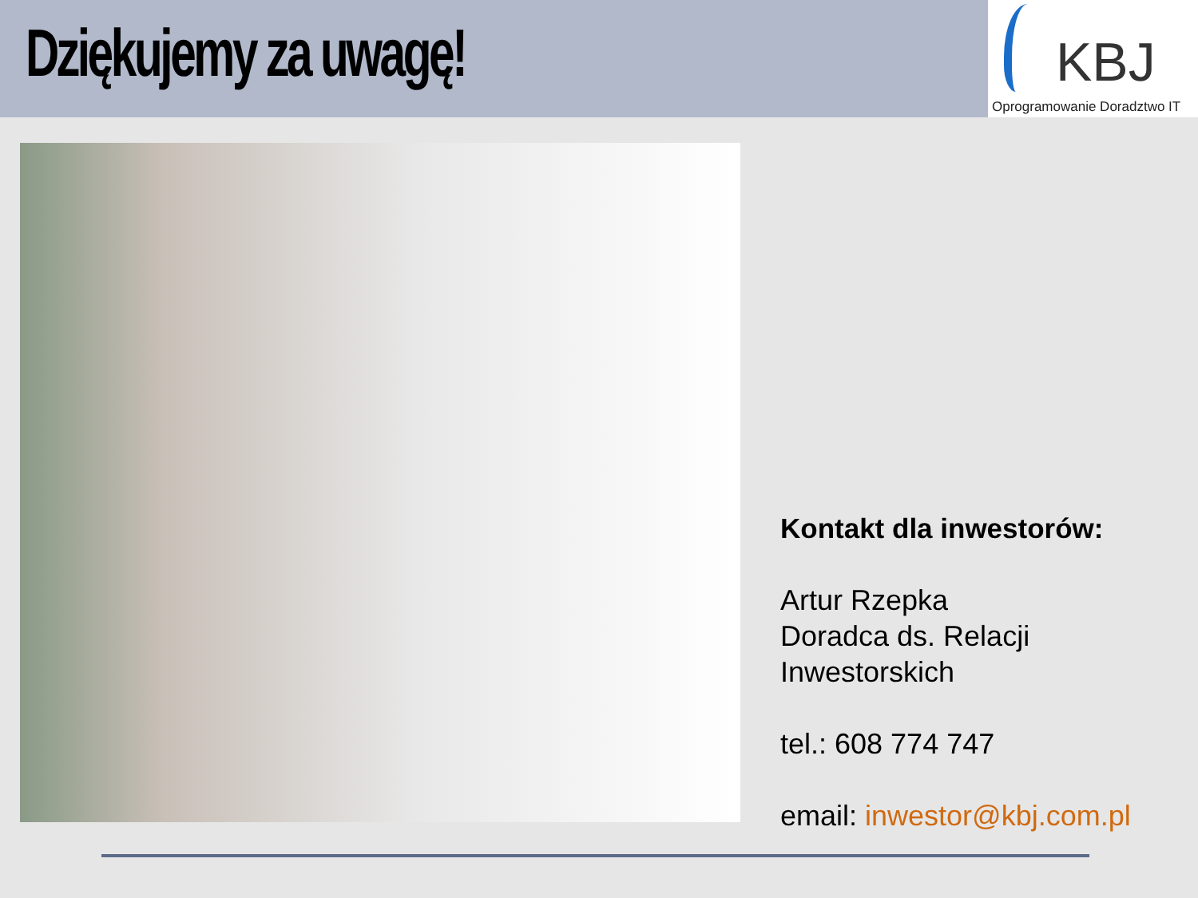Dziękujemy za uwagę!
KBJ
Oprogramowanie Doradztwo IT
Kontakt dla inwestorów:
Artur Rzepka
Doradca ds. Relacji
Inwestorskich
tel.: 608 774 747
email: inwestor@kbj.com.pl